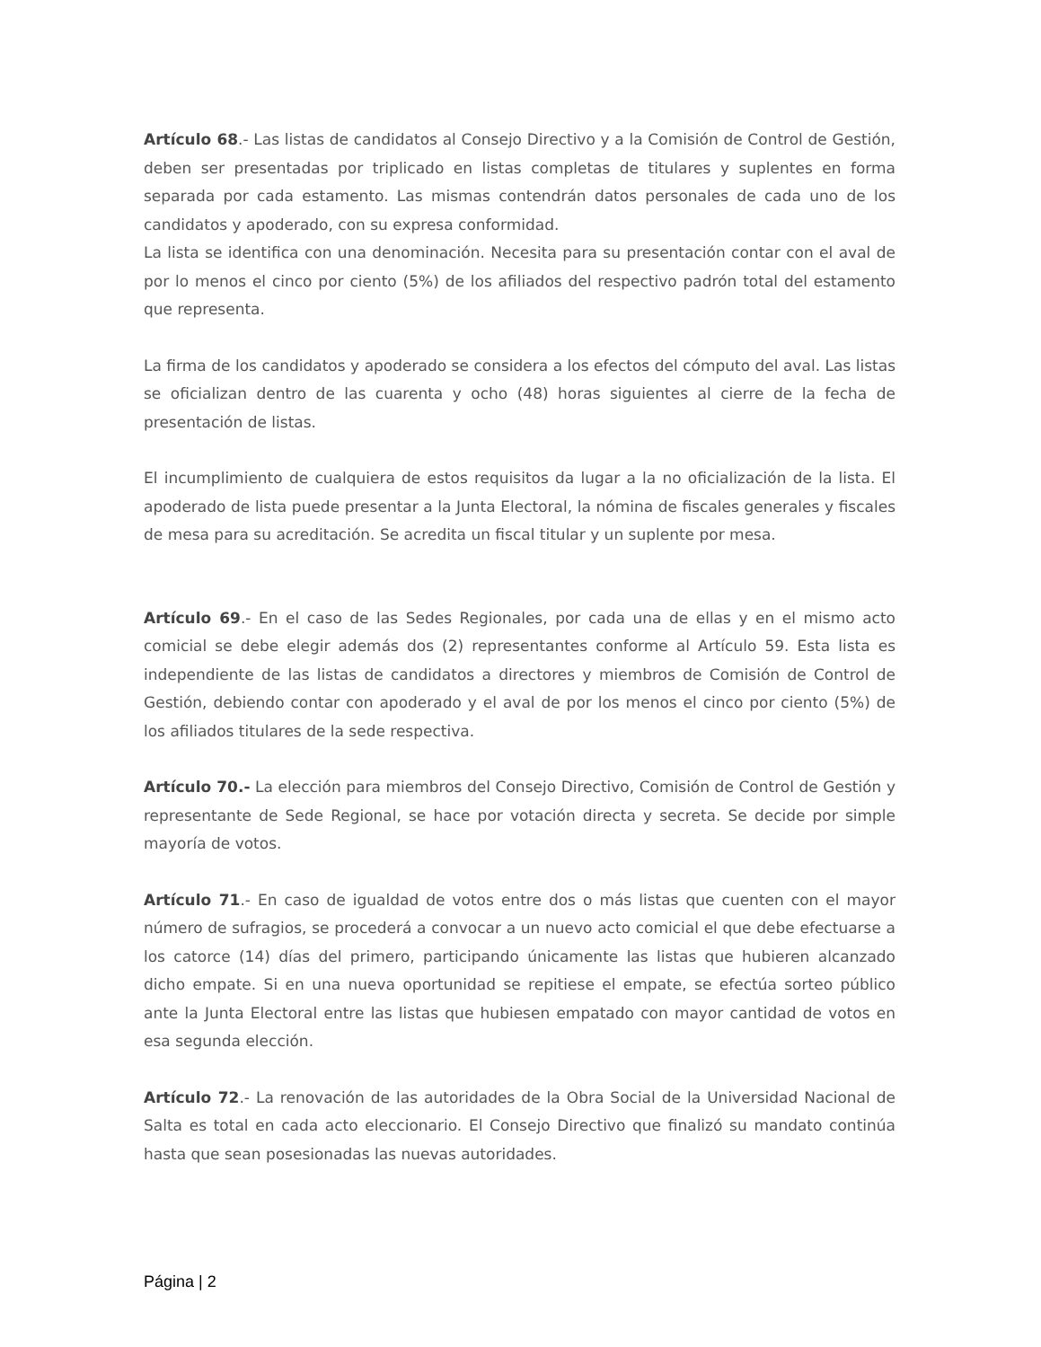Artículo 68.- Las listas de candidatos al Consejo Directivo y a la Comisión de Control de Gestión, deben ser presentadas por triplicado en listas completas de titulares y suplentes en forma separada por cada estamento. Las mismas contendrán datos personales de cada uno de los candidatos y apoderado, con su expresa conformidad.
La lista se identifica con una denominación. Necesita para su presentación contar con el aval de por lo menos el cinco por ciento (5%) de los afiliados del respectivo padrón total del estamento que representa.
La firma de los candidatos y apoderado se considera a los efectos del cómputo del aval. Las listas se oficializan dentro de las cuarenta y ocho (48) horas siguientes al cierre de la fecha de presentación de listas.
El incumplimiento de cualquiera de estos requisitos da lugar a la no oficialización de la lista. El apoderado de lista puede presentar a la Junta Electoral, la nómina de fiscales generales y fiscales de mesa para su acreditación. Se acredita un fiscal titular y un suplente por mesa.
Artículo 69.- En el caso de las Sedes Regionales, por cada una de ellas y en el mismo acto comicial se debe elegir además dos (2) representantes conforme al Artículo 59. Esta lista es independiente de las listas de candidatos a directores y miembros de Comisión de Control de Gestión, debiendo contar con apoderado y el aval de por los menos el cinco por ciento (5%) de los afiliados titulares de la sede respectiva.
Artículo 70.- La elección para miembros del Consejo Directivo, Comisión de Control de Gestión y representante de Sede Regional, se hace por votación directa y secreta. Se decide por simple mayoría de votos.
Artículo 71.- En caso de igualdad de votos entre dos o más listas que cuenten con el mayor número de sufragios, se procederá a convocar a un nuevo acto comicial el que debe efectuarse a los catorce (14) días del primero, participando únicamente las listas que hubieren alcanzado dicho empate. Si en una nueva oportunidad se repitiese el empate, se efectúa sorteo público ante la Junta Electoral entre las listas que hubiesen empatado con mayor cantidad de votos en esa segunda elección.
Artículo 72.- La renovación de las autoridades de la Obra Social de la Universidad Nacional de Salta es total en cada acto eleccionario. El Consejo Directivo que finalizó su mandato continúa hasta que sean posesionadas las nuevas autoridades.
Página | 2